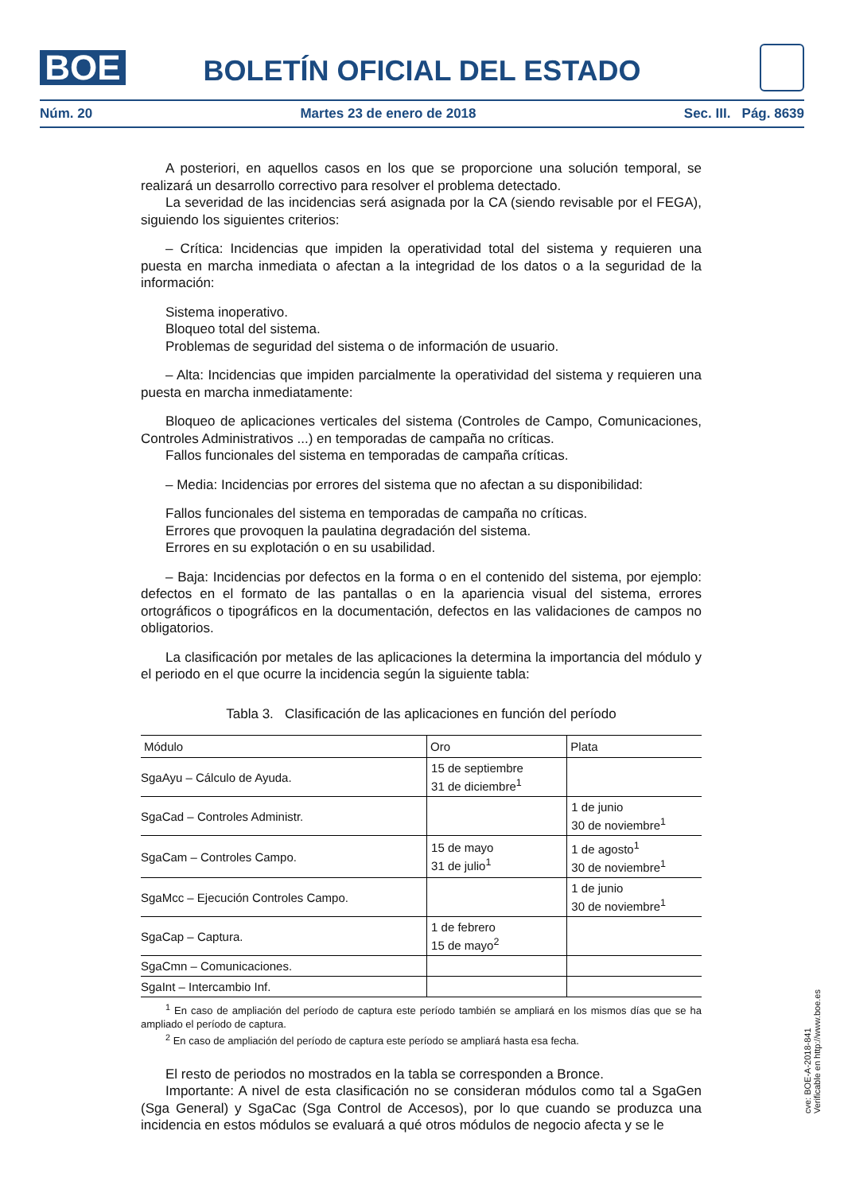BOE
BOLETÍN OFICIAL DEL ESTADO
Núm. 20 Martes 23 de enero de 2018 Sec. III. Pág. 8639
A posteriori, en aquellos casos en los que se proporcione una solución temporal, se realizará un desarrollo correctivo para resolver el problema detectado.
La severidad de las incidencias será asignada por la CA (siendo revisable por el FEGA), siguiendo los siguientes criterios:
– Crítica: Incidencias que impiden la operatividad total del sistema y requieren una puesta en marcha inmediata o afectan a la integridad de los datos o a la seguridad de la información:
Sistema inoperativo.
Bloqueo total del sistema.
Problemas de seguridad del sistema o de información de usuario.
– Alta: Incidencias que impiden parcialmente la operatividad del sistema y requieren una puesta en marcha inmediatamente:
Bloqueo de aplicaciones verticales del sistema (Controles de Campo, Comunicaciones, Controles Administrativos ...) en temporadas de campaña no críticas.
Fallos funcionales del sistema en temporadas de campaña críticas.
– Media: Incidencias por errores del sistema que no afectan a su disponibilidad:
Fallos funcionales del sistema en temporadas de campaña no críticas.
Errores que provoquen la paulatina degradación del sistema.
Errores en su explotación o en su usabilidad.
– Baja: Incidencias por defectos en la forma o en el contenido del sistema, por ejemplo: defectos en el formato de las pantallas o en la apariencia visual del sistema, errores ortográficos o tipográficos en la documentación, defectos en las validaciones de campos no obligatorios.
La clasificación por metales de las aplicaciones la determina la importancia del módulo y el periodo en el que ocurre la incidencia según la siguiente tabla:
Tabla 3. Clasificación de las aplicaciones en función del período
| Módulo | Oro | Plata |
| --- | --- | --- |
| SgaAyu – Cálculo de Ayuda. | 15 de septiembre 31 de diciembre<sup>1</sup> | |
| SgaCad – Controles Administr. | | 1 de junio 30 de noviembre<sup>1</sup> |
| SgaCam – Controles Campo. | 15 de mayo 31 de julio<sup>1</sup> | 1 de agosto<sup>1</sup> 30 de noviembre<sup>1</sup> |
| SgaMcc – Ejecución Controles Campo. | | 1 de junio 30 de noviembre<sup>1</sup> |
| SgaCap – Captura. | 1 de febrero 15 de mayo<sup>2</sup> | |
| SgaCmn – Comunicaciones. | | |
| SgaInt – Intercambio Inf. | | |
<sup>1</sup> En caso de ampliación del período de captura este período también se ampliará en los mismos días que se ha ampliado el período de captura.
<sup>2</sup> En caso de ampliación del período de captura este período se ampliará hasta esa fecha.
El resto de periodos no mostrados en la tabla se corresponden a Bronce.
Importante: A nivel de esta clasificación no se consideran módulos como tal a SgaGen (Sga General) y SgaCac (Sga Control de Accesos), por lo que cuando se produzca una incidencia en estos módulos se evaluará a qué otros módulos de negocio afecta y se le
cve: BOE-A-2018-841
Verificable en http://www.boe.es